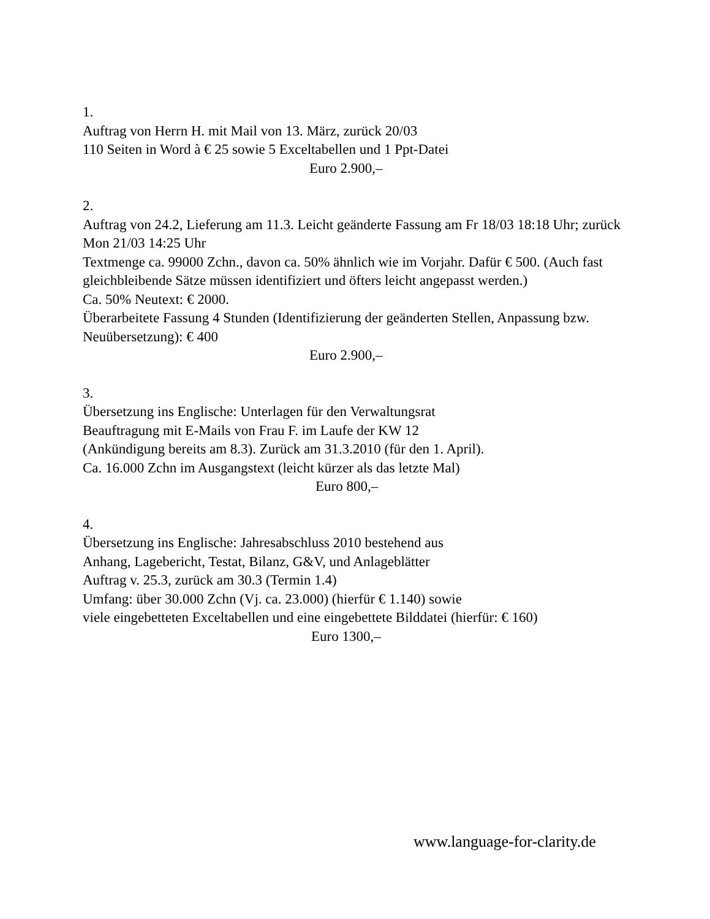1.
Auftrag von Herrn H. mit Mail von 13. März, zurück 20/03
110 Seiten in Word à € 25 sowie 5 Exceltabellen und 1 Ppt-Datei
Euro 2.900,–
2.
Auftrag von 24.2, Lieferung am 11.3. Leicht geänderte Fassung am Fr 18/03 18:18 Uhr; zurück Mon 21/03 14:25 Uhr
Textmenge ca. 99000 Zchn., davon ca. 50% ähnlich wie im Vorjahr. Dafür € 500. (Auch fast gleichbleibende Sätze müssen identifiziert und öfters leicht angepasst werden.)
Ca. 50% Neutext: € 2000.
Überarbeitete Fassung 4 Stunden (Identifizierung der geänderten Stellen, Anpassung bzw. Neuübersetzung): € 400
Euro 2.900,–
3.
Übersetzung ins Englische: Unterlagen für den Verwaltungsrat
Beauftragung mit E-Mails von Frau F. im Laufe der KW 12
(Ankündigung bereits am 8.3). Zurück am 31.3.2010 (für den 1. April).
Ca. 16.000 Zchn im Ausgangstext (leicht kürzer als das letzte Mal)
Euro 800,–
4.
Übersetzung ins Englische: Jahresabschluss 2010 bestehend aus
Anhang, Lagebericht, Testat, Bilanz, G&V, und Anlageblätter
Auftrag v. 25.3, zurück am 30.3 (Termin 1.4)
Umfang: über 30.000 Zchn (Vj. ca. 23.000) (hierfür € 1.140) sowie
viele eingebetteten Exceltabellen und eine eingebettete Bilddatei (hierfür: € 160)
Euro 1300,–
www.language-for-clarity.de